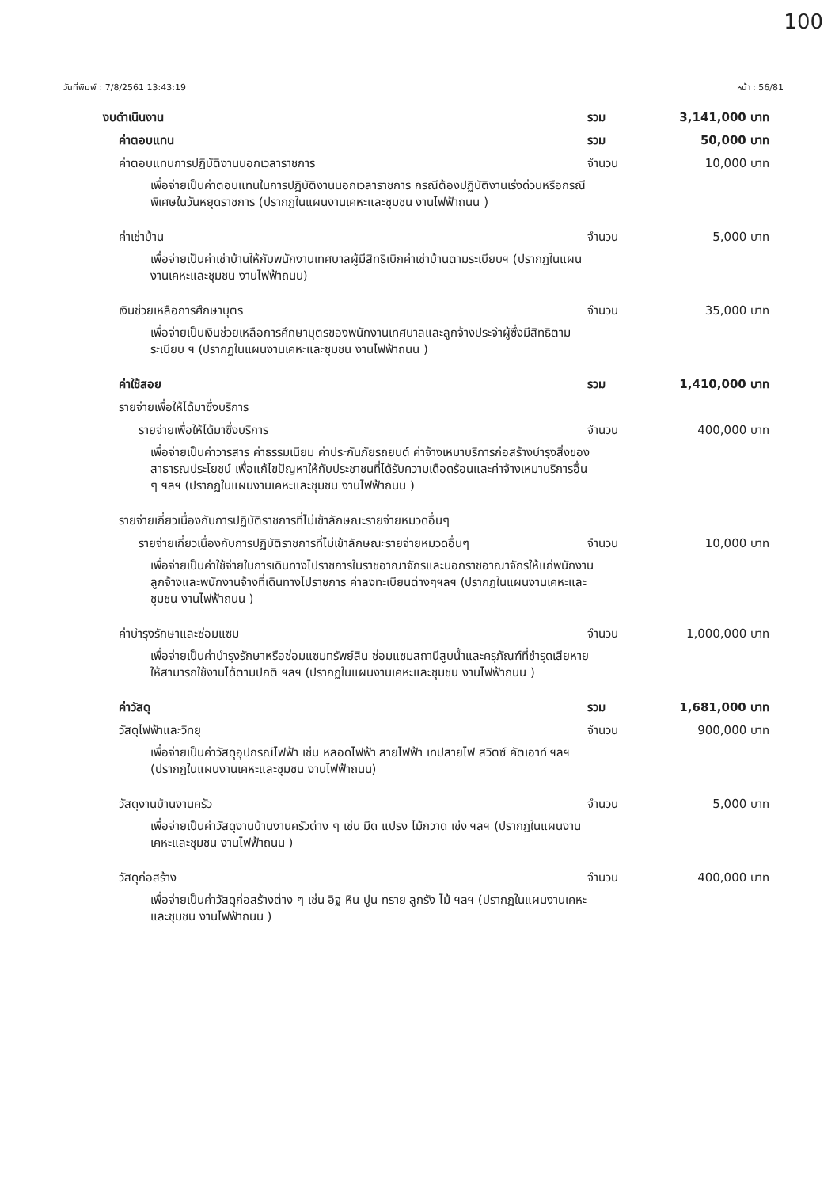100
วันที่พิมพ์ : 7/8/2561 13:43:19 หน้า : 56/81
งบดำเนินงาน รวม 3,141,000 บาท
ค่าตอบแทน รวม 50,000 บาท
ค่าตอบแทนการปฏิบัติงานนอกเวลาราชการ จำนวน 10,000 บาท
เพื่อจ่ายเป็นค่าตอบแทนในการปฏิบัติงานนอกเวลาราชการ กรณีต้องปฏิบัติงานเร่งด่วนหรือกรณีพิเศษในวันหยุดราชการ (ปรากฏในแผนงานเคหะและชุมชน งานไฟฟ้าถนน )
ค่าเช่าบ้าน จำนวน 5,000 บาท
เพื่อจ่ายเป็นค่าเช่าบ้านให้กับพนักงานเทศบาลผู้มีสิทธิเบิกค่าเช่าบ้านตามระเบียบฯ (ปรากฏในแผนงานเคหะและชุมชน งานไฟฟ้าถนน)
เงินช่วยเหลือการศึกษาบุตร จำนวน 35,000 บาท
เพื่อจ่ายเป็นเงินช่วยเหลือการศึกษาบุตรของพนักงานเทศบาลและลูกจ้างประจำผู้ซึ่งมีสิทธิตามระเบียบ ฯ (ปรากฏในแผนงานเคหะและชุมชน งานไฟฟ้าถนน )
ค่าใช้สอย รวม 1,410,000 บาท
รายจ่ายเพื่อให้ได้มาซึ่งบริการ
รายจ่ายเพื่อให้ได้มาซึ่งบริการ จำนวน 400,000 บาท
เพื่อจ่ายเป็นค่าวารสาร ค่าธรรมเนียม ค่าประกันภัยรถยนต์ ค่าจ้างเหมาบริการก่อสร้างบำรุงสิ่งของสาธารณประโยชน์ เพื่อแก้ไขปัญหาให้กับประชาชนที่ได้รับความเดือดร้อนและค่าจ้างเหมาบริการอื่น ๆ ฯลฯ (ปรากฏในแผนงานเคหะและชุมชน งานไฟฟ้าถนน )
รายจ่ายเกี่ยวเนื่องกับการปฏิบัติราชการที่ไม่เข้าลักษณะรายจ่ายหมวดอื่นๆ
รายจ่ายเกี่ยวเนื่องกับการปฏิบัติราชการที่ไม่เข้าลักษณะรายจ่ายหมวดอื่นๆ จำนวน 10,000 บาท
เพื่อจ่ายเป็นค่าใช้จ่ายในการเดินทางไปราชการในราชอาณาจักรและนอกราชอาณาจักรให้แก่พนักงาน ลูกจ้างและพนักงานจ้างที่เดินทางไปราชการ ค่าลงทะเบียนต่างๆฯลฯ (ปรากฏในแผนงานเคหะและชุมชน งานไฟฟ้าถนน )
ค่าบำรุงรักษาและซ่อมแซม จำนวน 1,000,000 บาท
เพื่อจ่ายเป็นค่าบำรุงรักษาหรือซ่อมแซมทรัพย์สิน ซ่อมแซมสถานีสูบน้ำและครุภัณฑ์ที่ชำรุดเสียหายให้สามารถใช้งานได้ตามปกติ ฯลฯ (ปรากฏในแผนงานเคหะและชุมชน งานไฟฟ้าถนน )
ค่าวัสดุ รวม 1,681,000 บาท
วัสดุไฟฟ้าและวิทยุ จำนวน 900,000 บาท
เพื่อจ่ายเป็นค่าวัสดุอุปกรณ์ไฟฟ้า เช่น หลอดไฟฟ้า สายไฟฟ้า เทปสายไฟ สวิตซ์ คัตเอาท์ ฯลฯ (ปรากฏในแผนงานเคหะและชุมชน งานไฟฟ้าถนน)
วัสดุงานบ้านงานครัว จำนวน 5,000 บาท
เพื่อจ่ายเป็นค่าวัสดุงานบ้านงานครัวต่าง ๆ เช่น มีด แปรง ไม้กวาด เข่ง ฯลฯ (ปรากฏในแผนงานเคหะและชุมชน งานไฟฟ้าถนน )
วัสดุก่อสร้าง จำนวน 400,000 บาท
เพื่อจ่ายเป็นค่าวัสดุก่อสร้างต่าง ๆ เช่น อิฐ หิน ปูน ทราย ลูกรัง ไม้ ฯลฯ (ปรากฏในแผนงานเคหะและชุมชน งานไฟฟ้าถนน )